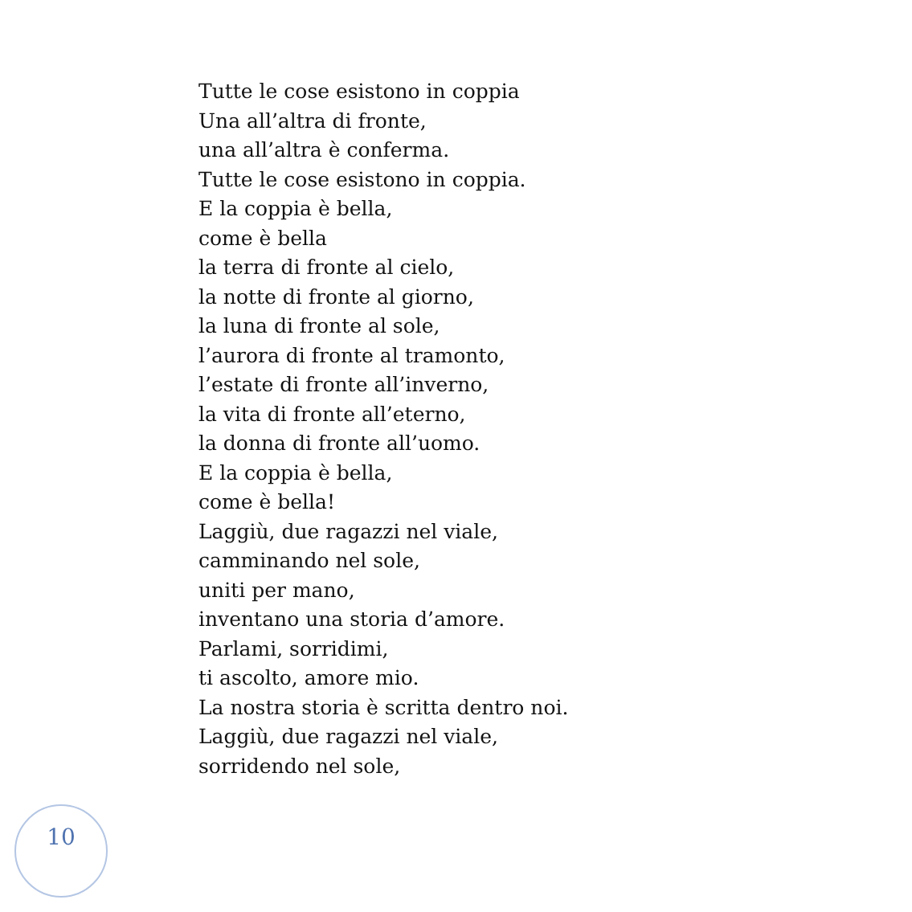Tutte le cose esistono in coppia
Una all’altra di fronte,
una all’altra è conferma.
Tutte le cose esistono in coppia.
E la coppia è bella,
come è bella
la terra di fronte al cielo,
la notte di fronte al giorno,
la luna di fronte al sole,
l’aurora di fronte al tramonto,
l’estate di fronte all’inverno,
la vita di fronte all’eterno,
la donna di fronte all’uomo.
E la coppia è bella,
come è bella!
Laggiù, due ragazzi nel viale,
camminando nel sole,
uniti per mano,
inventano una storia d’amore.
Parlami, sorridimi,
ti ascolto, amore mio.
La nostra storia è scritta dentro noi.
Laggiù, due ragazzi nel viale,
sorridendo nel sole,
10